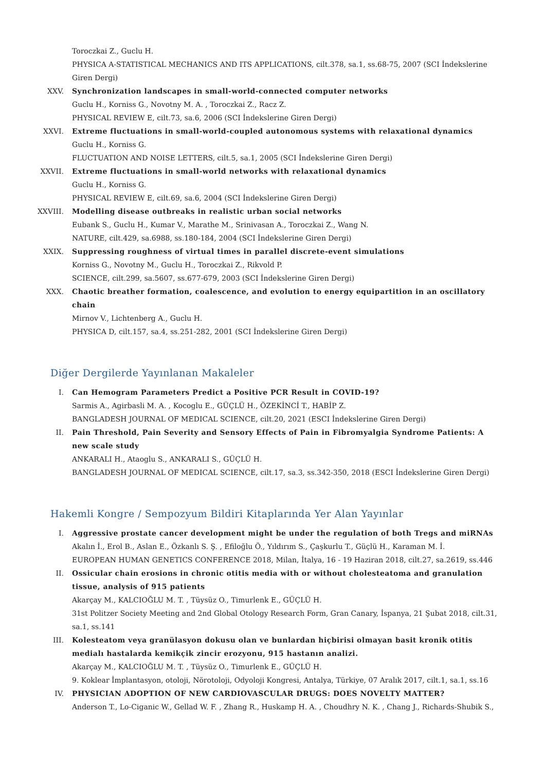Toroczkai Z., Guclu H.
PHYSICA A-STATISTICAL MECHANICS AND ITS APPLICATIONS, cilt.378, sa.1, ss.68-75, 2007 (SCI İndekslerine Giren Dergi)
XXV. Synchronization landscapes in small-world-connected computer networks
Guclu H., Korniss G., Novotny M. A. , Toroczkai Z., Racz Z.
PHYSICAL REVIEW E, cilt.73, sa.6, 2006 (SCI İndekslerine Giren Dergi)
XXVI. Extreme fluctuations in small-world-coupled autonomous systems with relaxational dynamics
Guclu H., Korniss G.
FLUCTUATION AND NOISE LETTERS, cilt.5, sa.1, 2005 (SCI İndekslerine Giren Dergi)
XXVII. Extreme fluctuations in small-world networks with relaxational dynamics
Guclu H., Korniss G.
PHYSICAL REVIEW E, cilt.69, sa.6, 2004 (SCI İndekslerine Giren Dergi)
XXVIII. Modelling disease outbreaks in realistic urban social networks
Eubank S., Guclu H., Kumar V., Marathe M., Srinivasan A., Toroczkai Z., Wang N.
NATURE, cilt.429, sa.6988, ss.180-184, 2004 (SCI İndekslerine Giren Dergi)
XXIX. Suppressing roughness of virtual times in parallel discrete-event simulations
Korniss G., Novotny M., Guclu H., Toroczkai Z., Rikvold P.
SCIENCE, cilt.299, sa.5607, ss.677-679, 2003 (SCI İndekslerine Giren Dergi)
XXX. Chaotic breather formation, coalescence, and evolution to energy equipartition in an oscillatory chain
Mirnov V., Lichtenberg A., Guclu H.
PHYSICA D, cilt.157, sa.4, ss.251-282, 2001 (SCI İndekslerine Giren Dergi)
Diğer Dergilerde Yayınlanan Makaleler
I. Can Hemogram Parameters Predict a Positive PCR Result in COVID-19?
Sarmis A., Agirbasli M. A. , Kocoglu E., GÜÇLÜ H., ÖZEKİNCİ T., HABİP Z.
BANGLADESH JOURNAL OF MEDICAL SCIENCE, cilt.20, 2021 (ESCI İndekslerine Giren Dergi)
II. Pain Threshold, Pain Severity and Sensory Effects of Pain in Fibromyalgia Syndrome Patients: A new scale study
ANKARALI H., Ataoglu S., ANKARALI S., GÜÇLÜ H.
BANGLADESH JOURNAL OF MEDICAL SCIENCE, cilt.17, sa.3, ss.342-350, 2018 (ESCI İndekslerine Giren Dergi)
Hakemli Kongre / Sempozyum Bildiri Kitaplarında Yer Alan Yayınlar
I. Aggressive prostate cancer development might be under the regulation of both Tregs and miRNAs
Akalın İ., Erol B., Aslan E., Özkanlı S. Ş. , Efiloğlu Ö., Yıldırım S., Çaşkurlu T., Güçlü H., Karaman M. İ.
EUROPEAN HUMAN GENETICS CONFERENCE 2018, Milan, İtalya, 16 - 19 Haziran 2018, cilt.27, sa.2619, ss.446
II. Ossicular chain erosions in chronic otitis media with or without cholesteatoma and granulation tissue, analysis of 915 patients
Akarçay M., KALCIOĞLU M. T. , Tüysüz O., Timurlenk E., GÜÇLÜ H.
31st Politzer Society Meeting and 2nd Global Otology Research Form, Gran Canary, İspanya, 21 Şubat 2018, cilt.31, sa.1, ss.141
III. Kolesteatom veya granülasyon dokusu olan ve bunlardan hiçbirisi olmayan basit kronik otitis medialı hastalarda kemikçik zincir erozyonu, 915 hastanın analizi.
Akarçay M., KALCIOĞLU M. T. , Tüysüz O., Timurlenk E., GÜÇLÜ H.
9. Koklear İmplantasyon, otoloji, Nörotoloji, Odyoloji Kongresi, Antalya, Türkiye, 07 Aralık 2017, cilt.1, sa.1, ss.16
IV. PHYSICIAN ADOPTION OF NEW CARDIOVASCULAR DRUGS: DOES NOVELTY MATTER?
Anderson T., Lo-Ciganic W., Gellad W. F. , Zhang R., Huskamp H. A. , Choudhry N. K. , Chang J., Richards-Shubik S.,